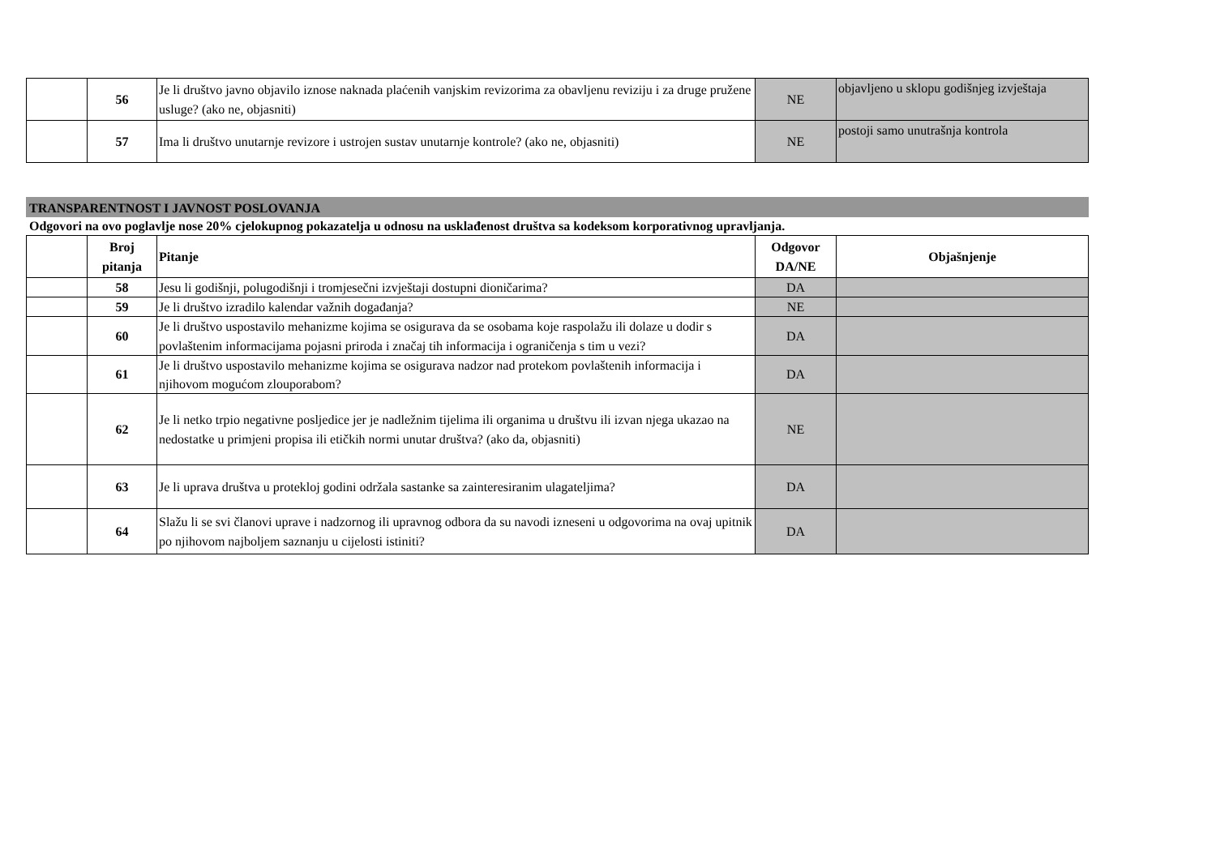| | 56 | Je li društvo javno objavilo iznose naknada plaćenih vanjskim revizorima za obavljenu reviziju i za druge pružene usluge? (ako ne, objasniti) | NE | objavljeno u sklopu godišnjeg izvještaja |
| | 57 | Ima li društvo unutarnje revizore i ustrojen sustav unutarnje kontrole? (ako ne, objasniti) | NE | postoji samo unutrašnja kontrola |
TRANSPARENTNOST I JAVNOST POSLOVANJA
Odgovori na ovo poglavlje nose 20% cjelokupnog pokazatelja u odnosu na usklađenost društva sa kodeksom korporativnog upravljanja.
| | Broj pitanja | Pitanje | Odgovor DA/NE | Objašnjenje |
| --- | --- | --- | --- | --- |
| | 58 | Jesu li godišnji, polugodišnji i tromjesečni izvještaji dostupni dioničarima? | DA | |
| | 59 | Je li društvo izradilo kalendar važnih događanja? | NE | |
| | 60 | Je li društvo uspostavilo mehanizme kojima se osigurava da se osobama koje raspolažu ili dolaze u dodir s povlaštenim informacijama pojasni priroda i značaj tih informacija i ograničenja s tim u vezi? | DA | |
| | 61 | Je li društvo uspostavilo mehanizme kojima se osigurava nadzor nad protekom povlaštenih informacija i njihovom mogućom zlouporabom? | DA | |
| | 62 | Je li netko trpio negativne posljedice jer je nadležnim tijelima ili organima u društvu ili izvan njega ukazao na nedostatke u primjeni propisa ili etičkih normi unutar društva? (ako da, objasniti) | NE | |
| | 63 | Je li uprava društva u protekloj godini održala sastanke sa zainteresiranim ulagateljima? | DA | |
| | 64 | Slažu li se svi članovi uprave i nadzornog ili upravnog odbora da su navodi izneseni u odgovorima na ovaj upitnik po njihovom najboljem saznanju u cijelosti istiniti? | DA | |